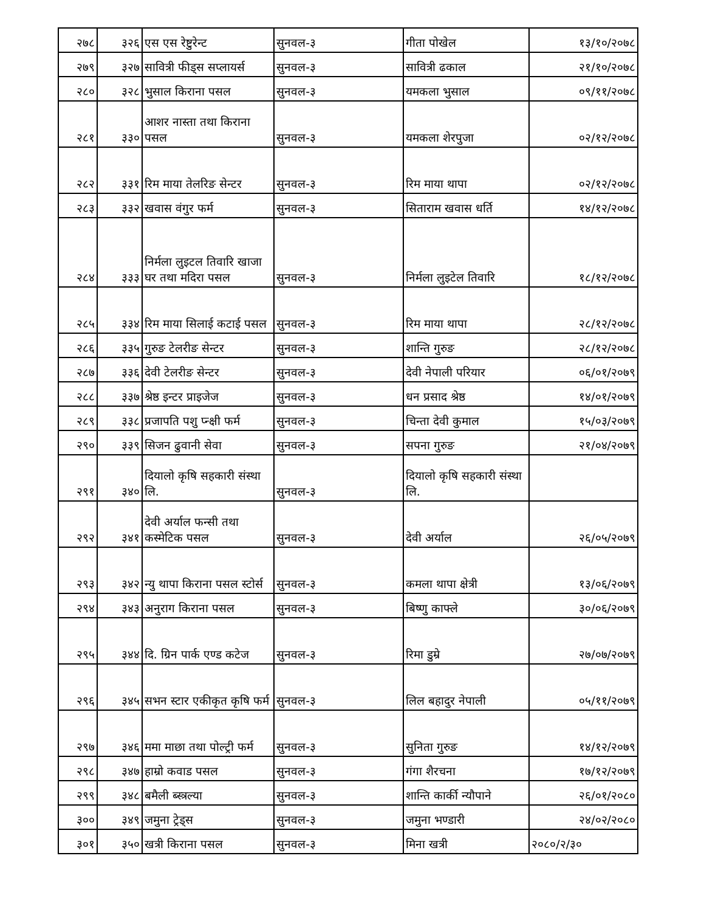| २७८ | ३२६ | एस एस रेष्टुरेन्ट | सुनवल-३ | गीता पोखेल | १३/१०/२०७८ |
| २७९ | ३२७ | सावित्री फीड्स सप्लायर्स | सुनवल-३ | सावित्री ढकाल | २१/१०/२०७८ |
| २८० | ३२८ | भुसाल किराना पसल | सुनवल-३ | यमकला भुसाल | ०९/११/२०७८ |
| २८१ | ३३० | आशर नास्ता तथा किराना पसल | सुनवल-३ | यमकला शेरपुजा | ०२/१२/२०७८ |
| २८२ | ३३१ | रिम माया तेलरिङ सेन्टर | सुनवल-३ | रिम माया थापा | ०२/१२/२०७८ |
| २८३ | ३३२ | खवास वंगुर फर्म | सुनवल-३ | सिताराम खवास धर्ति | १४/१२/२०७८ |
| २८४ | ३३३ | निर्मला लुइटल तिवारि खाजा घर तथा मदिरा पसल | सुनवल-३ | निर्मला लुइटेल तिवारि | १८/१२/२०७८ |
| २८५ | ३३४ | रिम माया सिलाई कटाई पसल | सुनवल-३ | रिम माया थापा | २८/१२/२०७८ |
| २८६ | ३३५ | गुरुङ टेलरीङ सेन्टर | सुनवल-३ | शान्ति गुरुङ | २८/१२/२०७८ |
| २८७ | ३३६ | देवी टेलरीङ सेन्टर | सुनवल-३ | देवी नेपाली परियार | ०६/०१/२०७९ |
| २८८ | ३३७ | श्रेष्ठ इन्टर प्राइजेज | सुनवल-३ | धन प्रसाद श्रेष्ठ | १४/०१/२०७९ |
| २८९ | ३३८ | प्रजापति पशु प्न्क्षी फर्म | सुनवल-३ | चिन्ता देवी कुमाल | १५/०३/२०७९ |
| २९० | ३३९ | सिजन ढुवानी सेवा | सुनवल-३ | सपना गुरुङ | २१/०४/२०७९ |
| २९१ | ३४० | दियालो कृषि सहकारी संस्था लि. | सुनवल-३ | दियालो कृषि सहकारी संस्था लि. | |
| २९२ | ३४१ | देवी अर्याल फन्सी तथा कस्मेटिक पसल | सुनवल-३ | देवी अर्याल | २६/०५/२०७९ |
| २९३ | ३४२ | न्यु थापा किराना पसल स्टोर्स | सुनवल-३ | कमला थापा क्षेत्री | १३/०६/२०७९ |
| २९४ | ३४३ | अनुराग किराना पसल | सुनवल-३ | बिष्णु काफ्ले | ३०/०६/२०७९ |
| २९५ | ३४४ | दि. ग्रिन पार्क एण्ड कटेज | सुनवल-३ | रिमा डुम्रे | २७/०७/२०७९ |
| २९६ | ३४५ | सभन स्टार एकीकृत कृषि फर्म | सुनवल-३ | लिल बहादुर नेपाली | ०५/११/२०७९ |
| २९७ | ३४६ | ममा माछा तथा पोल्ट्री फर्म | सुनवल-३ | सुनिता गुरुङ | १४/१२/२०७९ |
| २९८ | ३४७ | हाम्रो कवाड पसल | सुनवल-३ | गंगा शैरचना | १७/१२/२०७९ |
| २९९ | ३४८ | बमैली ब्स्त्रल्या | सुनवल-३ | शान्ति कार्की न्यौपाने | २६/०१/२०८० |
| ३०० | ३४९ | जमुना ट्रेड्स | सुनवल-३ | जमुना भण्डारी | २४/०२/२०८० |
| ३०१ | ३५० | खत्री किराना पसल | सुनवल-३ | मिना खत्री | २०८०/२/३० |